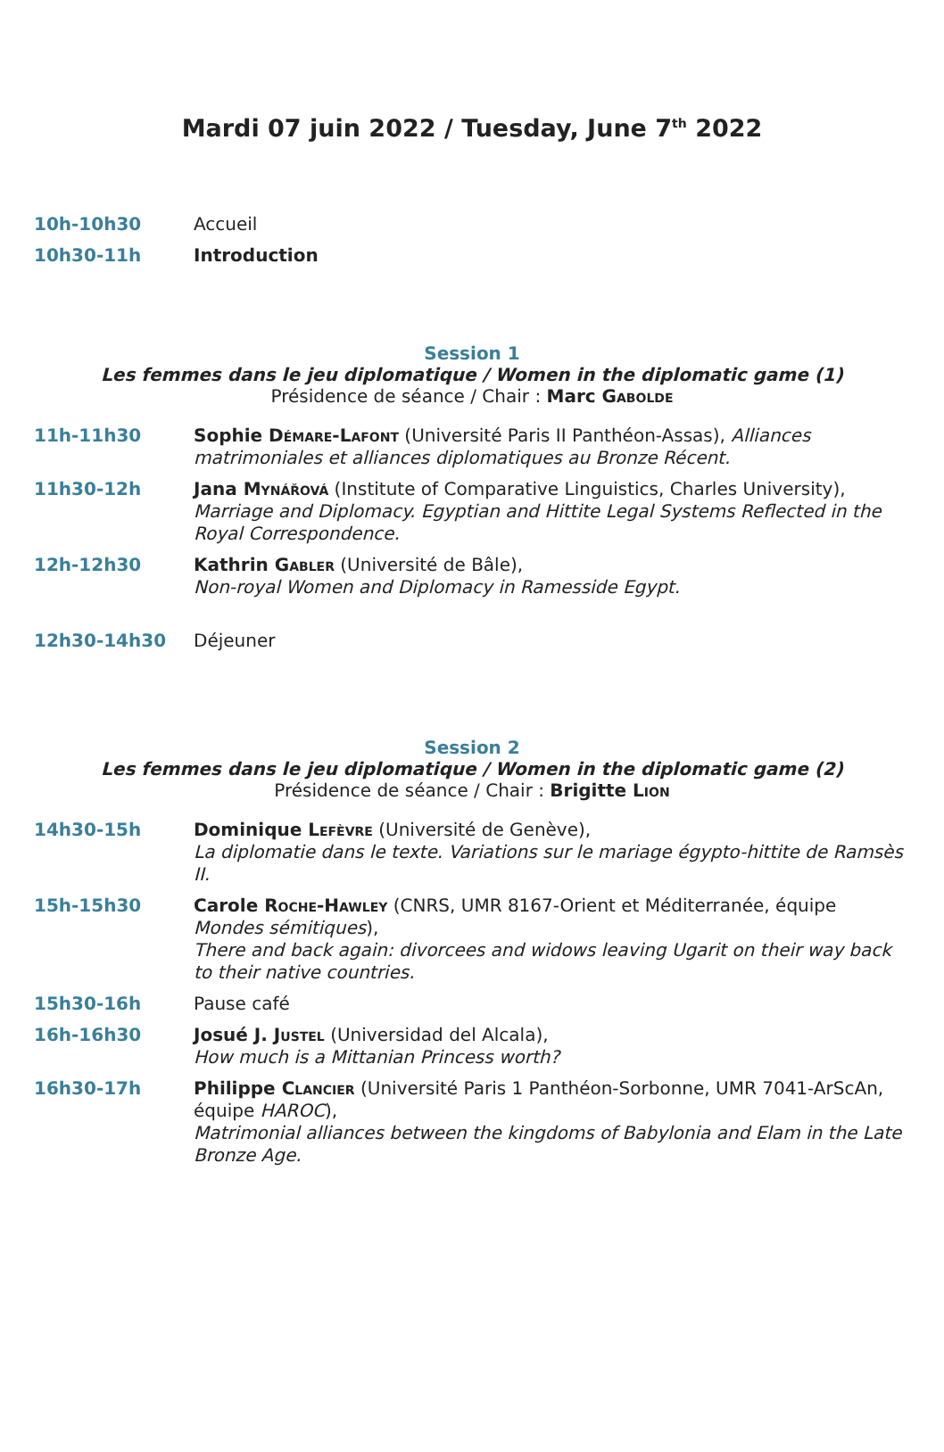Mardi 07 juin 2022 / Tuesday, June 7<sup>th</sup> 2022
10h-10h30 Accueil
10h30-11h Introduction
Session 1
Les femmes dans le jeu diplomatique / Women in the diplomatic game (1)
Présidence de séance / Chair : Marc Gabolde
11h-11h30 Sophie Démare-Lafont (Université Paris II Panthéon-Assas), Alliances matrimoniales et alliances diplomatiques au Bronze Récent.
11h30-12h Jana Mynářová (Institute of Comparative Linguistics, Charles University), Marriage and Diplomacy. Egyptian and Hittite Legal Systems Reflected in the Royal Correspondence.
12h-12h30 Kathrin Gabler (Université de Bâle),
Non-royal Women and Diplomacy in Ramesside Egypt.
12h30-14h30 Déjeuner
Session 2
Les femmes dans le jeu diplomatique / Women in the diplomatic game (2)
Présidence de séance / Chair : Brigitte Lion
14h30-15h Dominique Lefèvre (Université de Genève),
La diplomatie dans le texte. Variations sur le mariage égypto-hittite de Ramsès II.
15h-15h30 Carole Roche-Hawley (CNRS, UMR 8167-Orient et Méditerranée, équipe Mondes sémitiques),
There and back again: divorcees and widows leaving Ugarit on their way back to their native countries.
15h30-16h Pause café
16h-16h30 Josué J. Justel (Universidad del Alcala),
How much is a Mittanian Princess worth?
16h30-17h Philippe Clancier (Université Paris 1 Panthéon-Sorbonne, UMR 7041-ArScAn, équipe HAROC),
Matrimonial alliances between the kingdoms of Babylonia and Elam in the Late Bronze Age.